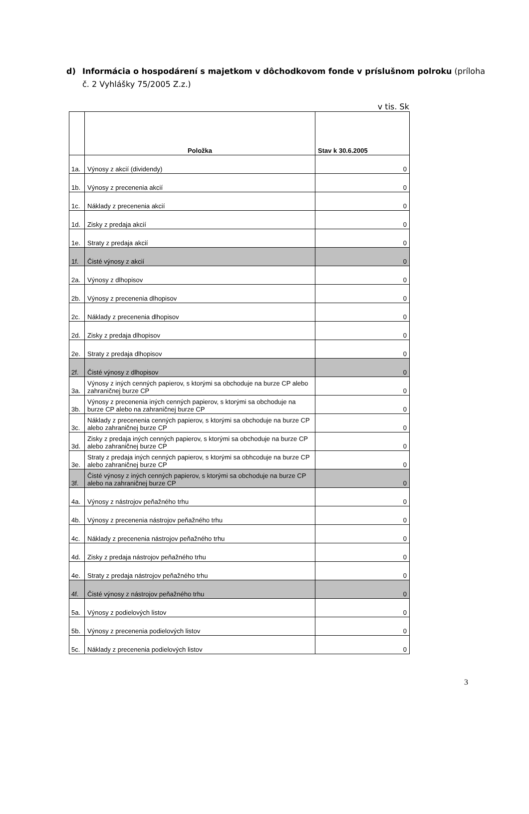d) Informácia o hospodárení s majetkom v dôchodkovom fonde v príslušnom polroku (príloha č. 2 Vyhlášky 75/2005 Z.z.)
v tis. Sk
| | Položka | Stav k 30.6.2005 |
| --- | --- | --- |
| 1a. | Výnosy z akcií (dividendy) | 0 |
| 1b. | Výnosy z precenenia akcií | 0 |
| 1c. | Náklady z precenenia akcií | 0 |
| 1d. | Zisky z predaja akcií | 0 |
| 1e. | Straty z predaja akcií | 0 |
| 1f. | Čisté výnosy z akcií | 0 |
| 2a. | Výnosy z dlhopisov | 0 |
| 2b. | Výnosy z precenenia dlhopisov | 0 |
| 2c. | Náklady z precenenia dlhopisov | 0 |
| 2d. | Zisky z predaja dlhopisov | 0 |
| 2e. | Straty z predaja dlhopisov | 0 |
| 2f. | Čisté výnosy z dlhopisov | 0 |
| 3a. | Výnosy z iných cenných papierov, s ktorými sa obchoduje na burze CP alebo zahraničnej burze CP | 0 |
| 3b. | Výnosy z precenenia iných cenných papierov, s ktorými sa obchoduje na burze CP alebo na zahraničnej burze CP | 0 |
| 3c. | Náklady z precenenia cenných papierov, s ktorými sa obchoduje na burze CP alebo zahraničnej burze CP | 0 |
| 3d. | Zisky z predaja iných cenných papierov, s ktorými sa obchoduje na burze CP alebo zahraničnej burze CP | 0 |
| 3e. | Straty z predaja iných cenných papierov, s ktorými sa obhcoduje na burze CP alebo zahraničnej burze CP | 0 |
| 3f. | Čisté výnosy z iných cenných papierov, s ktorými sa obchoduje na burze CP alebo na zahraničnej burze CP | 0 |
| 4a. | Výnosy z nástrojov peňažného trhu | 0 |
| 4b. | Výnosy z precenenia nástrojov peňažného trhu | 0 |
| 4c. | Náklady z precenenia nástrojov peňažného trhu | 0 |
| 4d. | Zisky z predaja nástrojov peňažného trhu | 0 |
| 4e. | Straty z predaja nástrojov peňažného trhu | 0 |
| 4f. | Čisté výnosy z nástrojov peňažného trhu | 0 |
| 5a. | Výnosy z podielových listov | 0 |
| 5b. | Výnosy z precenenia podielových listov | 0 |
| 5c. | Náklady z precenenia podielových listov | 0 |
3